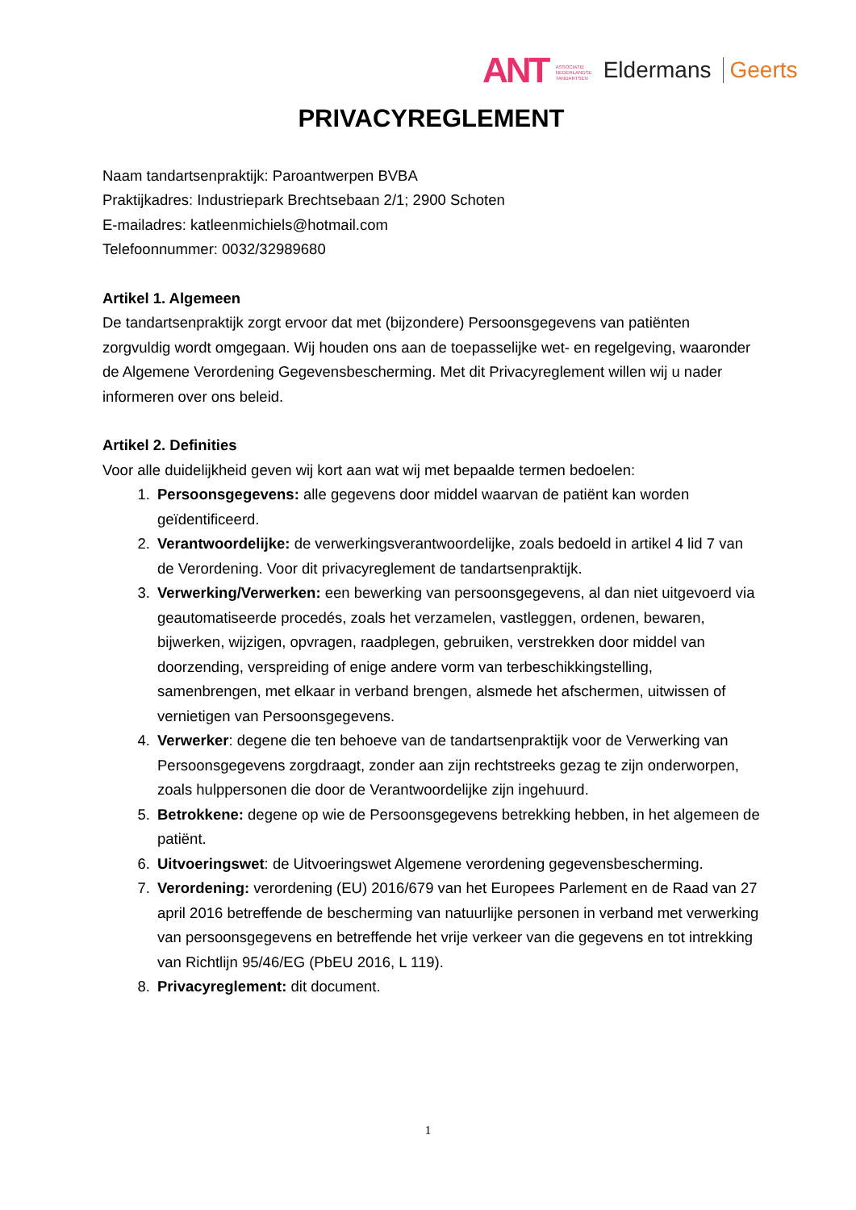ANT ASSOCIATIE
NEDERLANDSE
TANDARTSEN Eldermans Geerts
PRIVACYREGLEMENT
Naam tandartsenpraktijk: Paroantwerpen BVBA
Praktijkadres: Industriepark Brechtsebaan 2/1; 2900 Schoten
E-mailadres: katleenmichiels@hotmail.com
Telefoonnummer: 0032/32989680
Artikel 1. Algemeen
De tandartsenpraktijk zorgt ervoor dat met (bijzondere) Persoonsgegevens van patiënten zorgvuldig wordt omgegaan. Wij houden ons aan de toepasselijke wet- en regelgeving, waaronder de Algemene Verordening Gegevensbescherming. Met dit Privacyreglement willen wij u nader informeren over ons beleid.
Artikel 2. Definities
Voor alle duidelijkheid geven wij kort aan wat wij met bepaalde termen bedoelen:
1. Persoonsgegevens: alle gegevens door middel waarvan de patiënt kan worden geïdentificeerd.
2. Verantwoordelijke: de verwerkingsverantwoordelijke, zoals bedoeld in artikel 4 lid 7 van de Verordening. Voor dit privacyreglement de tandartsenpraktijk.
3. Verwerking/Verwerken: een bewerking van persoonsgegevens, al dan niet uitgevoerd via geautomatiseerde procedés, zoals het verzamelen, vastleggen, ordenen, bewaren, bijwerken, wijzigen, opvragen, raadplegen, gebruiken, verstrekken door middel van doorzending, verspreiding of enige andere vorm van terbeschikkingstelling, samenbrengen, met elkaar in verband brengen, alsmede het afschermen, uitwissen of vernietigen van Persoonsgegevens.
4. Verwerker: degene die ten behoeve van de tandartsenpraktijk voor de Verwerking van Persoonsgegevens zorgdraagt, zonder aan zijn rechtstreeks gezag te zijn onderworpen, zoals hulppersonen die door de Verantwoordelijke zijn ingehuurd.
5. Betrokkene: degene op wie de Persoonsgegevens betrekking hebben, in het algemeen de patiënt.
6. Uitvoeringswet: de Uitvoeringswet Algemene verordening gegevensbescherming.
7. Verordening: verordening (EU) 2016/679 van het Europees Parlement en de Raad van 27 april 2016 betreffende de bescherming van natuurlijke personen in verband met verwerking van persoonsgegevens en betreffende het vrije verkeer van die gegevens en tot intrekking van Richtlijn 95/46/EG (PbEU 2016, L 119).
8. Privacyreglement: dit document.
1